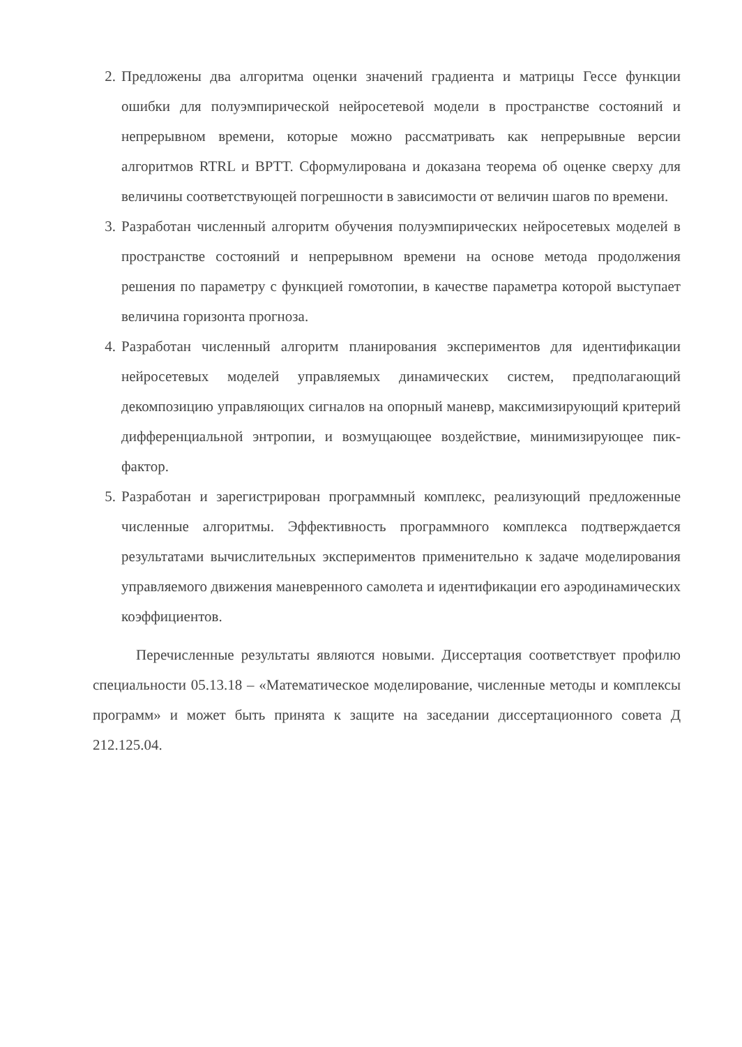2. Предложены два алгоритма оценки значений градиента и матрицы Гессе функции ошибки для полуэмпирической нейросетевой модели в пространстве состояний и непрерывном времени, которые можно рассматривать как непрерывные версии алгоритмов RTRL и BPTT. Сформулирована и доказана теорема об оценке сверху для величины соответствующей погрешности в зависимости от величин шагов по времени.
3. Разработан численный алгоритм обучения полуэмпирических нейросетевых моделей в пространстве состояний и непрерывном времени на основе метода продолжения решения по параметру с функцией гомотопии, в качестве параметра которой выступает величина горизонта прогноза.
4. Разработан численный алгоритм планирования экспериментов для идентификации нейросетевых моделей управляемых динамических систем, предполагающий декомпозицию управляющих сигналов на опорный маневр, максимизирующий критерий дифференциальной энтропии, и возмущающее воздействие, минимизирующее пик-фактор.
5. Разработан и зарегистрирован программный комплекс, реализующий предложенные численные алгоритмы. Эффективность программного комплекса подтверждается результатами вычислительных экспериментов применительно к задаче моделирования управляемого движения маневренного самолета и идентификации его аэродинамических коэффициентов.
Перечисленные результаты являются новыми. Диссертация соответствует профилю специальности 05.13.18 – «Математическое моделирование, численные методы и комплексы программ» и может быть принята к защите на заседании диссертационного совета Д 212.125.04.